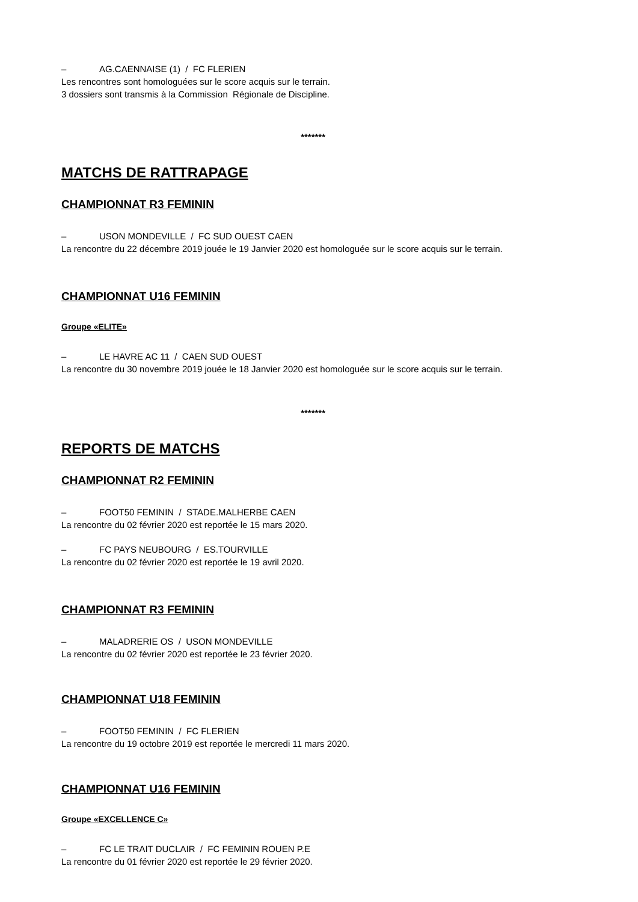– AG.CAENNAISE (1) / FC FLERIEN
Les rencontres sont homologuées sur le score acquis sur le terrain.
3 dossiers sont transmis à la Commission Régionale de Discipline.
*******
MATCHS DE RATTRAPAGE
CHAMPIONNAT R3 FEMININ
– USON MONDEVILLE / FC SUD OUEST CAEN
La rencontre du 22 décembre 2019 jouée le 19 Janvier 2020 est homologuée sur le score acquis sur le terrain.
CHAMPIONNAT U16 FEMININ
Groupe «ELITE»
– LE HAVRE AC 11 / CAEN SUD OUEST
La rencontre du 30 novembre 2019 jouée le 18 Janvier 2020 est homologuée sur le score acquis sur le terrain.
*******
REPORTS DE MATCHS
CHAMPIONNAT R2 FEMININ
– FOOT50 FEMININ / STADE.MALHERBE CAEN
La rencontre du 02 février 2020 est reportée le 15 mars 2020.
– FC PAYS NEUBOURG / ES.TOURVILLE
La rencontre du 02 février 2020 est reportée le 19 avril 2020.
CHAMPIONNAT R3 FEMININ
– MALADRERIE OS / USON MONDEVILLE
La rencontre du 02 février 2020 est reportée le 23 février 2020.
CHAMPIONNAT U18 FEMININ
– FOOT50 FEMININ / FC FLERIEN
La rencontre du 19 octobre 2019 est reportée le mercredi 11 mars 2020.
CHAMPIONNAT U16 FEMININ
Groupe «EXCELLENCE C»
– FC LE TRAIT DUCLAIR / FC FEMININ ROUEN P.E
La rencontre du 01 février 2020 est reportée le 29 février 2020.